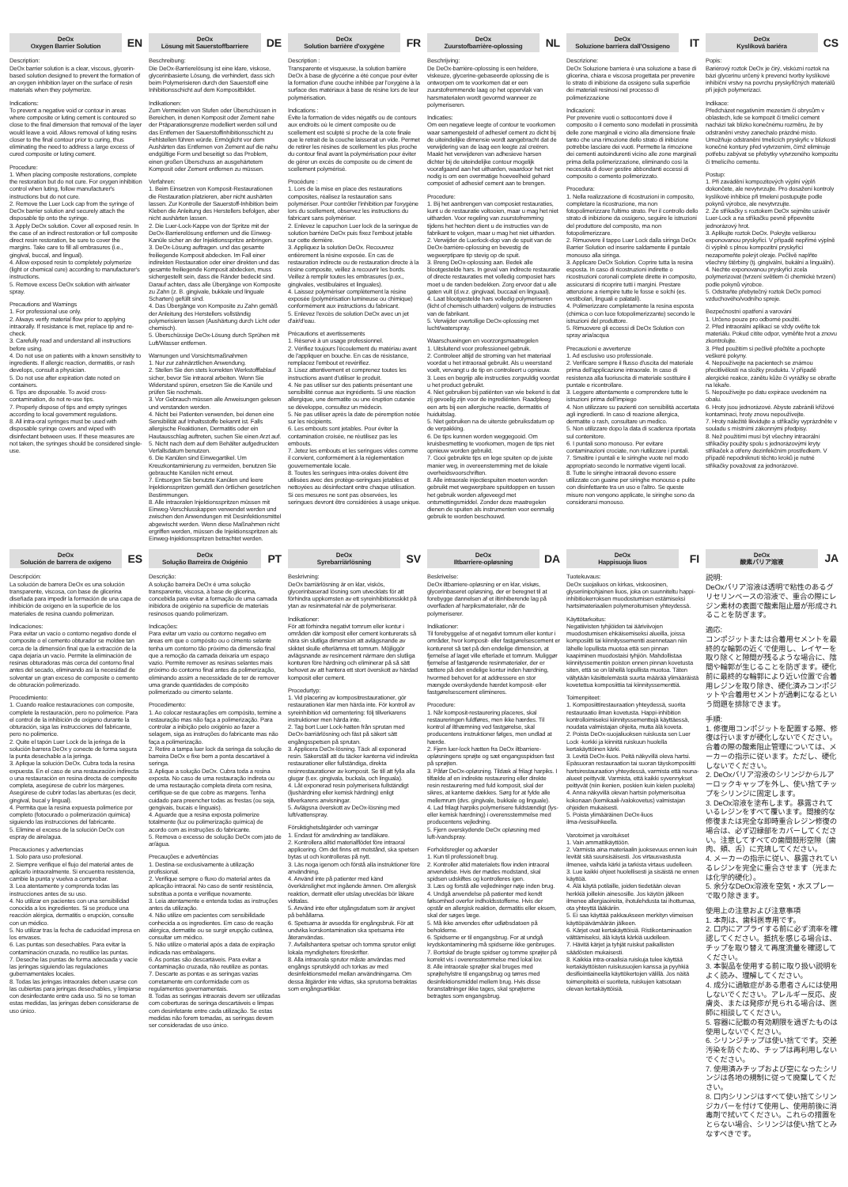DeOx
Oxygen Barrier Solution
EN
Description:
DeOx barrier solution is a clear, viscous, glycerin-based solution designed to prevent the formation of an oxygen inhibition layer on the surface of resin materials when they polymerize.
Indications:
To prevent a negative void or contour in areas where composite or luting cement is contoured so close to the final dimension that removal of the layer would leave a void. Allows removal of luting resins closer to the final contour prior to curing, thus eliminating the need to address a large excess of cured composite or luting cement.
Procedure:
1. When placing composite restorations, complete the restoration but do not cure. For oxygen inhibition control when luting, follow manufacturer's instructions but do not cure.
2. Remove the Luer Lock cap from the syringe of DeOx barrier solution and securely attach the disposable tip onto the syringe.
3. Apply DeOx solution. Cover all exposed resin. In the case of an indirect restoration or full composite direct resin restoration, be sure to cover the margins. Take care to fill all embrasures (i.e., gingival, buccal, and lingual).
4. Allow exposed resin to completely polymerize (light or chemical cure) according to manufacturer's instructions.
5. Remove excess DeOx solution with air/water spray.
Precautions and Warnings
1. For professional use only.
2. Always verify material flow prior to applying intraorally. If resistance is met, replace tip and re-check.
3. Carefully read and understand all instructions before using.
4. Do not use on patients with a known sensitivity to ingredients. If allergic reaction, dermatitis, or rash develops, consult a physician.
5. Do not use after expiration date noted on containers.
6. Tips are disposable. To avoid cross-contamination, do not re-use tips.
7. Properly dispose of tips and empty syringes according to local government regulations.
8. All intra-oral syringes must be used with disposable syringe covers and wiped with disinfectant between uses. If these measures are not taken, the syringes should be considered single-use.
DeOx
Lösung mit Sauerstoffbarriere
DE
Beschreibung:
Die DeOx-Barrierelösung ist eine klare, viskose, glycerinbasierte Lösung, die verhindert, dass sich beim Polymerisieren durch den Sauerstoff eine Inhibitionsschicht auf dem Kompositbildet.
Indikationen:
Zum Vermeiden von Stufen oder Überschüssen in Bereichen, in denen Komposit oder Zement nahe der Präparationsgrenze modelliert werden soll und das Entfernen der Sauerstoffinhibitionsschicht zu Fehlstellen führen würde. Ermöglicht vor dem Aushärten das Entfernen von Zement auf die nahu endgültige Form und beseitigt so das Problem, einen großen Überschuss an ausgehärtetem Komposit oder Zement entfernen zu müssen.
Verfahren:
1. Beim Einsetzen von Komposit-Restaurationen die Restauration platzieren, aber nicht aushärten lassen. Zur Kontrolle der Sauerstoff-Inhibition beim Kleben die Anleitung des Herstellers befolgen, aber nicht aushärten lassen.
2. Die Luer-Lock-Kappe von der Spritze mit der DeOx-Barrierelösung entfernen und die Einweg-Kanüle sicher an der Injektionsspritze anbringen.
3. DeOx-Lösung auftragen. und das gesamte freiliegende Komposit abdecken. Im Fall einer indirekten Restauration oder einer direkten und das gesamte freiliegende Komposit abdecken, muss sichergestellt sein, dass die Ränder bedeckt sind. Darauf achten, dass alle Übergänge von Komposite zu Zahn (z. B. gingivale, bukkale und linguale Scharten) gefüllt sind.
4. Das Übergänge von Komposite zu Zahn gemäß der Anleitung des Herstellers vollständig polymerisieren lassen (Aushärtung durch Licht oder chemisch).
5. Überschüssige DeOx-Lösung durch Sprühen mit Luft/Wasser entfernen.
Warnungen und Vorsichtsmaßnahmen
1. Nur zur zahnärztlichen Anwendung.
2. Stellen Sie den stets korrekten Werkstofffablauf sicher, bevor Sie intraoral arbeiten. Wenn Sie Widerstand spüren, ersetzen Sie die Kanüle und prüfen Sie nochmals.
3. Vor Gebrauch müssen alle Anweisungen gelesen und verstanden werden.
4. Nicht bei Patienten verwenden, bei denen eine Sensibilität auf Inhaltsstoffe bekannt ist. Falls allergische Reaktionen, Dermatitis oder ein Hautausschlag auftreten, suchen Sie einen Arzt auf.
5. Nicht nach dem auf dem Behälter aufgedruckten Verfallsdatum benutzen.
6. Die Kanülen sind Einwegartikel. Um Kreuzkontaminierung zu vermeiden, benutzen Sie gebrauchte Kanülen nicht erneut.
7. Entsorgen Sie benutzte Kanülen und leere Injektionsspritzen gemäß den örtlichen gesetzlichen Bestimmungen.
8. Alle intraoralen Injektionsspritzen müssen mit Einweg-Verschlusskappen verwendet werden und zwischen den Anwendungen mit Desinfektionsmittel abgewischt werden. Wenn diese Maßnahmen nicht ergriffen werden, müssen die Injektionsspritzen als Einweg-Injektionsspritzen betrachtet werden.
DeOx
Solution barrière d'oxygène
FR
Description :
Transparente et visqueuse, la solution barrière DeOx à base de glycérine a été conçue pour éviter la formation d'une couche inhibée par l'oxygène à la surface des matériaux à base de résine lors de leur polymérisation.
Indications :
Évite la formation de vides négatifs ou de contours aux endroits où le ciment composite ou de scellement est sculpté si proche de la cote finale que le retrait de la couche laisserait un vide. Permet de retirer les résines de scellement les plus proche du contour final avant la polymérisation pour éviter de gérer un excès de composite ou de ciment de scellement polymérisé.
Procédure :
1. Lors de la mise en place des restaurations composites, réalisez la restauration sans polymériser. Pour contrôler l'inhibition par l'oxygène lors du scellement, observez les instructions du fabricant sans polymériser.
2. Enlevez le capuchon Luer lock de la seringue de solution barrière DeOx puis fixez l'embout jetable sur cette dernière.
3. Appliquez la solution DeOx. Recouvrez entièrement la résine exposée. En cas de restauration indirecte ou de restauration directe à la résine composite, veillez à recouvrir les bords. Veillez à remplir toutes les embrasures (p.ex., gingivales, vestibulaires et linguales).
4. Laissez polymériser complètement la résine exposée (polymérisation lumineuse ou chimique) conformément aux instructions du fabricant.
5. Enlevez l'excès de solution DeOx avec un jet d'air/d'eau.
Précautions et avertissements
1. Réservé à un usage professionnel.
2. Vérifiez toujours l'écoulement du matériau avant de l'appliquer en bouche. En cas de résistance, remplacez l'embout et revérifiez.
3. Lisez attentivement et comprenez toutes les instructions avant d'utiliser le produit.
4. Ne pas utiliser sur des patients présentant une sensibilité connue aux ingrédients. Si une réaction allergique, une dermatite ou une éruption cutanée se développe, consultez un médecin.
5. Ne pas utiliser après la date de péremption notée sur les récipients.
6. Les embouts sont jetables. Pour éviter la contamination croisée, ne réutilisez pas les embouts.
7. Jetez les embouts et les seringues vides comme il convient, conformément à la réglementation gouvernementale locale.
8. Toutes les seringues intra-orales doivent être utilisées avec des protège-seringues jetables et nettoyées au désinfectant entre chaque utilisation. Si ces mesures ne sont pas observées, les seringues devront être considérées à usage unique.
DeOx
Zuurstofbarrière-oplossing
NL
Beschrijving:
De DeOx-barrière-oplossing is een heldere, viskeuze, glycerine-gebaseerde oplossing die is ontworpen om te voorkomen dat er een zuurstofremmende laag op het oppervlak van harsmaterialen wordt gevormd wanneer ze polymeriseren.
Indicaties:
Om een negatieve leegte of contour te voorkomen waar samengesteld of adhesief cement zo dicht bij de uiteindelijke dimensie wordt aangebracht dat de verwijdering van de laag een leegte zal creëren. Maakt het verwijderen van adhesieve harsen dichter bij de uiteindelijke contour mogelijk voorafgaand aan het uitharden, waardoor het niet nodig is om een overmatige hoeveelheid gehard composiet of adhesief cement aan te brengen.
Procedure:
1. Bij het aanbrengen van composiet restauraties, kunt u de restauratie voltooien, maar u mag het niet uitharden. Voor regeling van zuurstofremming tijdens het hechten dient u de instructies van de fabrikant te volgen, maar u mag het niet uitharden.
2. Verwijder de Luerlock-dop van de spuit van de DeOx-barrière-oplossing en bevestig de wegwerptipare tip stevig op de spuit.
3. Breng DeOx-oplossing aan. Bedek alle blootgestelde hars. In geval van indirecte restauratie of directe restauraties met volledig composiet hars moet u de randen bedekken. Zorg ervoor dat u alle gaten vult (d.w.z. gingivaal, buccaal en linguaal).
4. Laat blootgestelde hars volledig polymeriseren (licht of chemisch uitharden) volgens de instructies van de fabrikant.
5. Verwijder overtollige DeOx-oplossing met lucht/waterspray.
Waarschuwingen en voorzorgsmaatregelen
1. Uitsluitend voor professioneel gebruik.
2. Controleer altijd de stroming van het materiaal voordat u het intraoraal gebruikt. Als u weerstand voelt, vervangt u de tip en controleert u opnieuw.
3. Lees en begrijp alle instructies zorgvuldig voordat u het product gebruikt.
4. Niet gebruiken bij patiënten van wie bekend is dat zij gevoelig zijn voor de ingrediënten. Raadpleeg een arts bij een allergische reactie, dermatitis of huiduitslag.
5. Niet gebruiken na de uiterste gebruiksdatum op de verpakking.
6. De tips kunnen worden weggegooid. Om kruisbesmetting te voorkomen, mogen de tips niet opnieuw worden gebruikt.
7. Gooi gebruikte tips en lege spuiten op de juiste manier weg, in overeenstemming met de lokale overheidsvoorschriften.
8. Alle intraorale injectiespuiten moeten worden gebruikt met wegwerpbare spuitdoppen en tussen het gebruik worden afgeveegd met ontsmettingsmiddel. Zonder deze maatregelen dienen de spuiten als instrumenten voor eenmalig gebruik te worden beschouwd.
DeOx
Soluzione barriera dall'Ossigeno
IT
Descrizione:
DeOx Soluzione barriera è una soluzione a base di glicerina, chiara e viscosa progettata per prevenire lo strato di inibizione da ossigeno sulla superficie dei materiali resinosi nel processo di polimerizzazione
Indicazioni:
Per prevenire vuoti o sottocontorni dove il composito o il cemento sono modellati in prossimità delle zone marginali e vicino alla dimensione finale tanto che una rimozione dello strato di inibizione potrebbe lasciare dei vuoti. Permette la rimozione dei cementi autoindurenti vicino alle zone marginali prima della polimerizzazione, eliminando così la necessità di dover gestire abbondanti eccessi di composito o cemento polimerizzato.
Procedura:
1. Nella realizzazione di ricostruzioni in composito, completare la ricostruzione, ma non fotopolimerizzare l'ultimo strato. Per il controllo dello strato di inibizione da ossigeno, seguire le istruzioni del produttore del composito, ma non fotopolimerizzare.
2. Rimuovere il tappo Luer Lock dalla siringa DeOx Barrier Solution ed inserire saldamente il puntale monouso alla siringa.
3. Applicare DeOx Solution. Coprire tutta la resina esposta. In caso di ricostruzioni indirette o ricostruzioni coronali complete dirette in composito, assicurarsi di ricoprire tutti i margini. Prestare attenzione a riempire tutte le fosse e solchi (es. vestibolari, linguali e palatali).
4. Polimerizzare completamente la resina esposta (chimica o con luce fotopolimerizzante) secondo le istruzioni del produttore.
5. Rimuovere gli eccessi di DeOx Solution con spray aria/acqua
Precauzioni e avvertenze
1. Ad esclusivo uso professionale.
2. Verificare sempre il flusso d'uscita del materiale prima dell'applicazione intraorale. In caso di resistenza alla fuoriuscita di materiale sostituire il puntale e ricontrollare.
3. Leggere attentamente e comprendere tutte le istruzioni prima dell'impiego
4. Non utilizzare su pazienti con sensibilità accertata agli ingredienti. In caso di reazione allergica, dermatite o rash, consultare un medico.
5. Non utilizzare dopo la data di scadenza riportata sul contenitore.
6. I puntali sono monouso. Per evitare contaminazioni crociate, non riutilizzare i puntali.
7. Smaltire i puntali e le siringhe vuote nel modo appropriato secondo le normative vigenti locali.
8. Tutte le siringhe intraorali devono essere utilizzate con guaine per siringhe monouso e pulite con disinfettante tra un uso e l'altro. Se queste misure non vengono applicate, le siringhe sono da considerarsi monouso.
DeOx
Kyslíková bariéra
CS
Popis:
Bariérový roztok DeOx je čirý, viskózní roztok na bázi glycerinu určený k prevenci tvorby kyslíkové inhibiční vrstvy na povrchu pryskyřičných materiálů při jejich polymerizaci.
Indikace:
Předcházet negativním mezerám či obrysům v oblastech, kde se kompozit či tmelící cement nachází tak blízko konečnému rozměru, že by odstranění vrstvy zanechalo prázdné místo. Umožňuje odstranění tmelících pryskyřic v blízkosti konečné kontury před vytvrzením, čímž eliminuje potřebu zabývat se přebytky vytvrzeného kompozitu či tmelícího cementu.
Postup:
1. Při zavádění kompozitových výplní výplň dokončete, ale nevytvrzujte. Pro dosažení kontroly kyslíkové inhibice při tmelení postupujte podle pokynů výrobce, ale nevytvrzujte.
2. Ze stříkačky s roztokem DeOx sejměte uzávěr Luer-Lock a na stříkačku pevně připevněte jednorázový hrot.
3. Aplikujte roztok DeOx. Pokryjte veškerou exponovanou pryskyřici. V případě nepřímé výplně či výplně s plnou kompozitní pryskyřicí nezapomeňte pokrýt okraje. Pečlivě naplňte všechny štěrbiny (tj. gingivální, bukální a linguální).
4. Nechte exponovanou pryskyřici zcela polymerizovat (tvrzení světlem či chemické tvrzení) podle pokynů výrobce.
5. Odstraňte přebytečný roztok DeOx pomocí vzduchového/vodního spreje.
Bezpečnostní opatření a varování
1. Určeno pouze pro odborné použití.
2. Před intraorální aplikací se vždy ověřte tok materiálu. Pokud cítíte odpor, vyměňte hrot a znovu zkontrolujte.
3. Před použitím si pečlivě přečtěte a pochopte veškeré pokyny.
4. Nepoužívejte na pacientech se známou přecitlivělostí na složky produktu. V případě alergické reakce, zánětu kůže či vyrážky se obraťte na lékaře.
5. Nepoužívejte po datu expirace uvedeném na obalu.
6. Hroty jsou jednorázové. Abyste zabránili křížové kontaminaci, hroty znovu nepoužívejte.
7. Hroty náležitě likvidujte a stříkačky vyprázdněte v souladu s místními zákonnými předpisy.
8. Než použitími musí být všechny intraorální stříkačky použity spolu s jednorázovými kryty stříkaček a otřeny dezinfekčním prostředkem. V případě nepodniknutí těchto kroků je nutné stříkačky považovat za jednorázové.
DeOx
Solución de barrera de oxígeno
ES
Descripción:
La solución de barrera DeOx es una solución transparente, viscosa, con base de glicerina diseñada para impedir la formación de una capa de inhibición de oxígeno en la superficie de los materiales de resina cuando polimerizan.
Indicaciones:
Para evitar un vacío o contorno negativo donde el composite o el cemento obturador se moldee tan cerca de la dimensión final que la extracción de la capa dejaría un vacío. Permite la eliminación de resinas obturadoras más cerca del contorno final antes del secado, eliminando así la necesidad de solventar un gran exceso de composite o cemento de obturación polimerizado.
Procedimiento:
1. Cuando realice restauraciones con composite, complete la restauración, pero no polimerice. Para el control de la inhibición de oxígeno durante la obturación, siga las instrucciones del fabricante, pero no polimerice.
2. Quite el tapón Luer Lock de la jeringa de la solución barrera DeOx y conecte de forma segura la punta desechable a la jeringa.
3. Aplique la solución DeOx. Cubra toda la resina expuesta. En el caso de una restauración indirecta o una restauración en resina directa de composite completa, asegúrese de cubrir los márgenes. Asegúrese de cubrir todas las aberturas (es decir, gingival, bucal y lingual).
4. Permita que la resina expuesta polimerice por completo (fotocurado o polimerización química) siguiendo las instrucciones del fabricante.
5. Elimine el exceso de la solución DeOx con espray de aire/agua.
Precauciones y advertencias
1. Solo para uso profesional.
2. Siempre verifique el flujo del material antes de aplicarlo intraoralmente. Si encuentra resistencia, cambie la punta y vuelva a comprobar.
3. Lea atentamente y comprenda todas las instrucciones antes de su uso.
4. No utilizar en pacientes con una sensibilidad conocida a los ingredientes. Si se produce una reacción alérgica, dermatitis o erupción, consulte con un médico.
5. No utilizar tras la fecha de caducidad impresa en los envases.
6. Las puntas son desechables. Para evitar la contaminación cruzada, no reutilice las puntas.
7. Deseche las puntas de forma adecuada y vacíe las jeringas siguiendo las regulaciones gubernamentales locales.
8. Todas las jeringas intraorales deben usarse con las cubiertas para jeringas desechables, y limpiarse con desinfectante entre cada uso. Si no se toman estas medidas, las jeringas deben considerarse de uso único.
DeOx
Solução Barreira de Oxigénio
PT
Descrição:
A solução barreira DeOx é uma solução transparente, viscosa, à base de glicerina, concebida para evitar a formação de uma camada inibidora de oxigénio na superfície de materiais resinosos quando polimerizam.
Indicações:
Para evitar um vazio ou contorno negativo em áreas em que o compósito ou o cimento selante tenha um contorno tão próximo da dimensão final que a remoção da camada deixaria um espaço vazio. Permite remover as resinas selantes mais próximo do contorno final antes da polimerização, eliminando assim a necessidade de ter de remover uma grande quantidades de compósito polimerizado ou cimento selante.
Procedimento:
1. Ao colocar restaurações em compósito, termine a restauração mas não faça a polimerização. Para controlar a inibição pelo oxigénio ao fazer a selagem, siga as instruções do fabricante mas não faça a polimerização.
2. Retire a tampa luer lock da seringa da solução de barreira DeOx e fixe bem a ponta descartável à seringa.
3. Aplique a solução DeOx. Cubra toda a resina exposta. No caso de uma restauração indireta ou de uma restauração completa direta com resina, certifique-se de que cobre as margens. Tenha cuidado para preencher todas as frestas (ou seja, gengivais, bucais e linguais).
4. Aguarde que a resina exposta polimerize totalmente (luz ou polimerização química) de acordo com as instruções do fabricante.
5. Remova o excesso de solução DeOx com jato de ar/água.
Precauções e advertências
1. Destina-se exclusivamente à utilização profissional.
2. Verifique sempre o fluxo do material antes da aplicação intraoral. No caso de sentir resistência, substitua a ponta e verifique novamente.
3. Leia atentamente e entenda todas as instruções antes da utilização.
4. Não utilize em pacientes com sensibilidade conhecida a os ingredientes. Em caso de reação alérgica, dermatite ou se surgir erupção cutânea, consultar um médico.
5. Não utilize o material após a data de expiração indicada nas embalagens.
6. As pontas são descartáveis. Para evitar a contaminação cruzada, não reutilize as pontas.
7. Descarte as pontas e as seringas vazias corretamente em conformidade com os regulamentos governamentais.
8. Todas as seringas intraorais devem ser utilizadas com coberturas de seringa descartáveis e limpas com desinfetante entre cada utilização. Se estas medidas não forem tomadas, as seringas devem ser consideradas de uso único.
DeOx
Syrebarriärlösning
SV
Beskrivning:
DeOx barriärlösning är en klar, viskös, glycerinbaserad lösning som utvecklats för att förhindra uppkomsten av ett syreinhibitionsskikt på ytan av resinmaterial när de polymeriserar.
Indikationer:
För att förhindra negativt tomrum eller kontur i områden där komposit eller cement konturerats så nära sin slutliga dimension att avlägsnande av skiktet skulle efterlämna ett tomrum. Möjliggör avlägsnande av resincement närmare den slutliga konturen före härdning och eliminerar på så sätt behovet av att hantera ett stort överskott av härdad komposit eller cement.
Procedurtyp:
1. Vid placering av kompositrestaurationer, gör restaurationen klar men härda inte. För kontroll av syreinhibition vid cementering: följ tillverkarens instruktioner men härda inte.
2. Tag bort Luer Lock-hatten från sprutan med DeOx-barriärlösning och fäst på säkert sätt engångsspetsen på sprutan.
3. Applicera DeOx-lösning. Täck all exponerad resin. Säkerställ att du täcker kanterna vid indirekta restaurationer eller fullständiga, direkta resinrestaurationer av komposit. Se till att fylla alla glugar (t.ex. gingivala, buckala, och linguala).
4. Låt exponerad resin polymerisera fullständigt (ljushärdning eller kemisk härdning) enligt tillverkarens anvisningar.
5. Avlägsna överskott av DeOx-lösning med luft/vattenspray.
Försiktighetsåtgärder och varningar
1. Endast för användning av tandläkare.
2. Kontrollera alltid materialflödet före intraoral applicering. Om det finns ett motstånd, ska spetsen bytas ut och kontrolleras på nytt.
3. Läs noga igenom och förstå alla instruktioner före användning.
4. Använd inte på patienter med känd överkänslighet mot ingående ämnen. Om allergisk reaktion, dermatit eller utslag utvecklas bör läkare vidtalas.
5. Använd inte efter utgångsdatum som är angivet på behållarna.
6. Spetsarna är avsedda för engångsbruk. För att undvika korskontamination ska spetsarna inte återanvändas.
7. Avfallshantera spetsar och tomma sprutor enligt lokala myndigheters föreskrifter.
8. Alla intraorala sprutor måste användas med engångs sprutskydd och torkas av med desinfektionsmedel mellan användningarna. Om dessa åtgärder inte vidtas, ska sprutorna betraktas som engångsartiklar.
DeOx
Iltbarriere-opløsning
DA
Beskrivelse:
DeOx iltbarriere-opløsning er en klar, viskøs, glycerinbaseret opløsning, der er beregnet til at forebygge dannelsen af et iltinhiberende lag på overfladen af harpiksmaterialer, når de polymeriserer.
Indikationer:
Til forebyggelse af et negativt tomrum eller kontur i områder, hvor komposit- eller fastgørelsescement er kontureret så tæt på den endelige dimension, at fjernelse af laget ville efterlade et tomrum. Muliggør fjernelse af fastgørende resinmaterialer, der er tættere på den endelige kontur inden hærdning, hvormed behovet for at addressere en stor mængde overskydende hærdet komposit- eller fastgørelsescement elimineres.
Procedure:
1. Når komposit-restaurering placeres, skal restaureringen fuldføres, men ikke hærdes. Til kontrol af ilthæmning ved fastgørelse, skal producentens instruktioner følges, men undlad at hærde.
2. Fjern luer-lock hætten fra DeOx iltbarriere-opløsningens sprøjte og sæt engangsspidsen fast på sprøjten.
3. Påfør DeOx-opløsning. Tildæk al frilagt harpiks. I tilfælde af en indirekte restaurering eller direkte resin restaurering med fuld komposit, skal der sikres, at kanterne dækkes. Sørg for at fylde alle mellemrum (dvs. gingivale, bukkale og linguale).
4. Lad frilagt harpiks polymerisere fuldstændigt (lys- eller kemisk hærdning) i overensstemmelse med producentens vejledning.
5. Fjern overskydende DeOx opløsning med luft-/vandspray.
Forholdsregler og advarsler
1. Kun til professionelt brug.
2. Kontroller altid materialets flow inden intraoral anvendelse. Hvis der mødes modstand, skal spidsen udskiftes og kontrolleres igen.
3. Læs og forstå alle vejledninger nøje inden brug.
4. Undgå anvendelse på patienter med kendt følsomhed overfor indholdsstofferne. Hvis der opstår en allergisk reaktion, dermatitis eller eksem, skal der søges læge.
5. Må ikke anvendes efter udløbsdatoen på beholderne.
6. Spidserne er til engangsbrug. For at undgå krydskontaminering må spidserne ikke genbruges.
7. Bortskaf de brugte spidser og tomme sprøjter på korrekt vis i overensstemmelse med lokal lov.
8. Alle intraorale sprøjter skal bruges med sprøjtehylstre til engangsbrug og tørres med desinfektionsmiddel mellem brug. Hvis disse foranstaltninger ikke tages, skal sprøjterne betragtes som engangsbrug.
DeOx
Happisuoja liuos
FI
Tuotekuvaus:
DeOx suojaliuos on kirkas, viskoosinen, glyseriinipohjainen liuos, joka on suunniteltu happi-inhibitiokerroksen muodostumisen estämiseksi hartsimateriaalien polymeroitumisen yhteydessä.
Käyttötarkoitus:
Negatiivisten tyhjiöiden tai ääriviivojen muodostumisen ehkäisemiseksi alueilla, joissa komposiitti tai kiinnityssementti asennetaan niin lähelle lopullista muotoa että sen pinnan kaapiminen muodostaisi tyhjiön. Mahdollistaa kiinnityssementin poiston ennen pinnan kovetusta siten, että se on lähellä lopullista muotoa. Täten vältytään käsittelemästä suurta määrää ylimääräistä kovetettua komposiittia tai kiinnityssementtiä.
Toimenpiteet:
1. Komposiittirestauraation yhteydessä, suorita restauraatio ilman kovetusta. Happi-inhibition kontrolloimiseksi kiinnityssementtejä käyttäessä, noudata valmistajan ohjeita, mutta älä koveta.
2. Poista DeOx-suojaliuoksen ruiskusta sen Luer Lock -korkki ja kiinnitä ruiskuun huolella kertakäyttöinen kärki.
3. Levitä DeOx-liuos. Peitä näkyvillä oleva hartsi. Epäsuoran restauraation tai suoran täyskomposiitti hartsirestauraation yhteydessä, varmista että reuna-alueet peittyvät. Varmista, että kaikki syvennykset peittyvät (niin ikenien, poskien kuin kielen puolelta)
4. Anna näkyvillä olevan hartsin polymerisoitua kokonaan (kemikaali-/valokovetus) valmistajan ohjeiden mukaisesti.
5. Poista ylimääräinen DeOx-liuos ilma-/vesisuihkeella.
Varotoimet ja varoitukset
1. Vain ammattikäyttöön.
2. Varmista aina materiaalin juoksevuus ennen kuin levität sitä suunsisäisesti. Jos virtausvastusta ilmenee, vaihda kärki ja tarkista virtaus uudelleen.
3. Lue kaikki ohjeet huolellisesti ja sisäistä ne ennen käyttöä.
4. Älä käytä potilaille, joiden tiedetään olevan herkkiä joillekin ainesosille. Jos käytön jälkeen ilmenee allergiaoireita, ihotulehdusta tai ihottumaa, ota yhteyttä lääkäriin.
5. Ei saa käyttää pakkaukseen merkityn viimeisen käyttöpäivämäärän jälkeen.
6. Kärjet ovat kertakäyttöisiä. Ristikontaminaation välttämiseksi, älä käytä kärkiä uudelleen.
7. Hävitä kärjet ja tyhjät ruiskut paikallisten säädösten mukaisesti.
8. Kaikkia intra-oraalisia ruiskuja tulee käyttää kertakäyttöisten ruiskusuojien kanssa ja pyyhkiä desifiointiaineella käyttökertojen välillä. Jos näitä toimenpiteitä ei suoriteta, ruiskujen katsotaan olevan kertakäyttöisiä.
DeOx
酸素バリア溶液
JA
説明:
DeOxバリア溶液は透明で粘性のあるグリセリンベースの溶液で、重合の際にレジン素材の表面で酸素阻止層が形成されることを防ぎます。
適応:
コンポジットまたは合着用セメントを最終的な輪郭の近くで使用し、レイヤーを取り除くと隙間が残るような場合に、陰間や輪郭が生じることを防ぎます。硬化前に最終的な輪郭により近い位置で合着用レジンを取り除き、硬化済みコンポジットや合着用セメントが過剰になるという問題を排除できます。
手順:
1. 修復用コンポジットを配置する際、修復は行いますが硬化しないでください。合着の際の酸素阻止管理については、メーカーの指示に従います。ただし、硬化しないでください。
2. DeOxバリア溶液のシリンジからルアーロックキャップを外し、使い捨てチップをシリンジに固定します。
3. DeOx溶液を塗布します。暴露されているレジンをすべて覆います。間接的な修復または完全な即時重合レジン修復の場合は、必ず辺縁部をカバーしてください。注意してすべての歯間鼓形空隙（歯肉、頬、舌）に充填してください。
4. メーカーの指示に従い、暴露されているレジンを完全に重合させます（光または化学的硬化）。
5. 余分なDeOx溶液を空気・水スプレーで取り除きます。
使用上の注意および注意事項
1. 本剤は、歯科医専用です。
2. 口内にアプライする前に必ず流率を確認してください。抵抗を感じる場合は、チップを取り替えて再度流量を確認してください。
3. 本製品を使用する前に取り扱い説明をよく読み、理解してください。
4. 成分に過敏症がある患者さんには使用しないでください。アレルギー反応、皮膚炎、または発疹が見られる場合は、医師に相談してください。
5. 容器に記載の有効期限を過ぎたものは使用しないでください。
6. シリンジチップは使い捨てです。交差汚染を防ぐため、チップは再利用しないでください。
7. 使用済みチップおよび空になったシリンジは各地の規制に従って廃棄してください。
8. 口内シリンジはすべて使い捨てシリンジカバーを付けて使用し、使用前後に消毒剤で拭いてください。これらの措置をとらない場合、シリンジは使い捨てとみなすべきです。